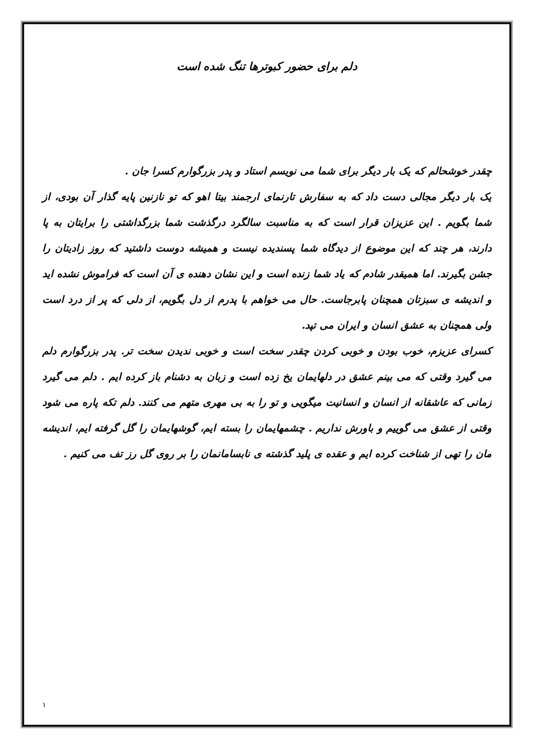دلم برای حضور کبوترها تنگ شده است
چقدر خوشحالم که یک بار دیگر برای شما می نویسم استاد و پدر بزرگوارم کسرا جان .
یک بار دیگر مجالی دست داد که به سفارش تارنمای ارجمند بیتا اهو که تو نازنین پایه گذار آن بودی، از شما بگویم . این عزیزان قرار است که به مناسبت سالگرد درگذشت شما بزرگداشتی را برایتان به پا دارند، هر چند که این موضوع از دیدگاه شما پسندیده نیست و همیشه دوست داشتید که روز زادیتان را جشن بگیرند. اما همیقدر شادم که یاد شما زنده است و این نشان دهنده ی آن است که فراموش نشده اید و اندیشه ی سبزتان همچنان پابرجاست. حال می خواهم با پدرم از دل بگویم، از دلی که پر از درد است ولی همچنان به عشق انسان و ایران می تپد.
کسرای عزیزم، خوب بودن و خوبی کردن چقدر سخت است و خوبی ندیدن سخت تر. پدر بزرگوارم دلم می گیرد وقتی که می بینم عشق در دلهایمان یخ زده است و زبان به دشنام باز کرده ایم . دلم می گیرد زمانی که عاشقانه از انسان و انسانیت میگویی و تو را به بی مهری متهم می کنند. دلم تکه پاره می شود وقتی از عشق می گوییم و باورش نداریم . چشمهایمان را بسته ایم، گوشهایمان را گل گرفته ایم، اندیشه مان را تهی از شناخت کرده ایم و عقده ی پلید گذشته ی نابسامانمان را بر روی گل رز تف می کنیم .
۱